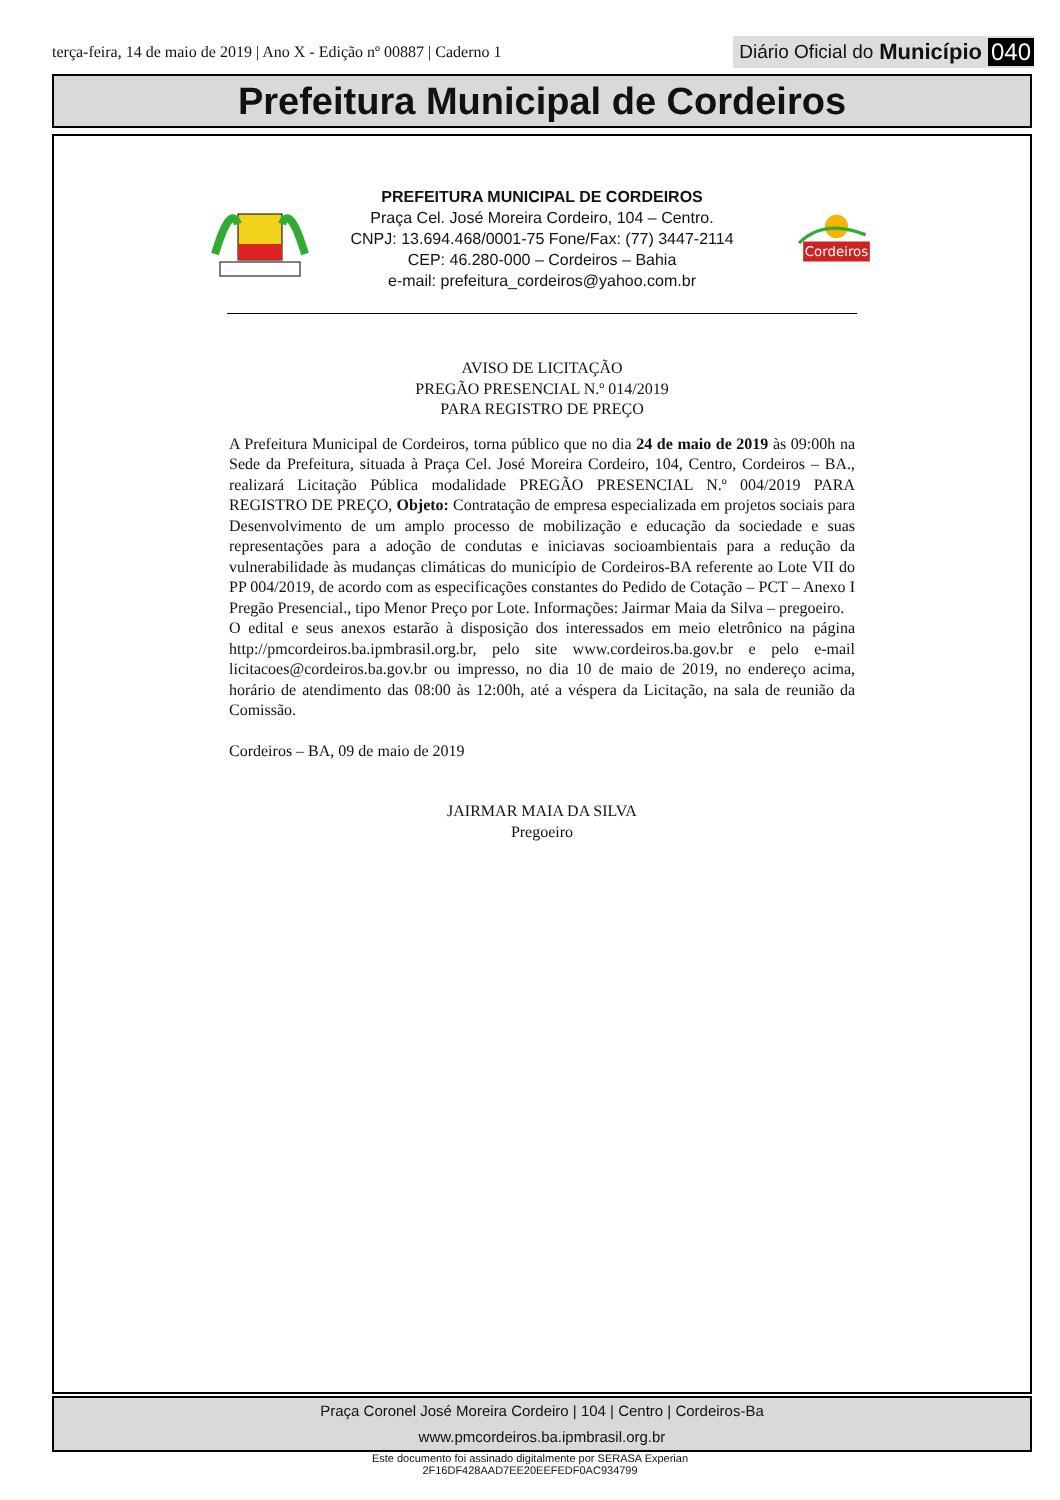terça-feira, 14 de maio de 2019 | Ano X - Edição nº 00887 | Caderno 1
Diário Oficial do Município 040
Prefeitura Municipal de Cordeiros
PREFEITURA MUNICIPAL DE CORDEIROS
Praça Cel. José Moreira Cordeiro, 104 – Centro.
CNPJ: 13.694.468/0001-75 Fone/Fax: (77) 3447-2114
CEP: 46.280-000 – Cordeiros – Bahia
e-mail: prefeitura_cordeiros@yahoo.com.br
Cordeiros
AVISO DE LICITAÇÃO
PREGÃO PRESENCIAL N.º 014/2019
PARA REGISTRO DE PREÇO
A Prefeitura Municipal de Cordeiros, torna público que no dia 24 de maio de 2019 às 09:00h na Sede da Prefeitura, situada à Praça Cel. José Moreira Cordeiro, 104, Centro, Cordeiros – BA., realizará Licitação Pública modalidade PREGÃO PRESENCIAL N.º 004/2019 PARA REGISTRO DE PREÇO, Objeto: Contratação de empresa especializada em projetos sociais para Desenvolvimento de um amplo processo de mobilização e educação da sociedade e suas representações para a adoção de condutas e iniciavas socioambientais para a redução da vulnerabilidade às mudanças climáticas do município de Cordeiros-BA referente ao Lote VII do PP 004/2019, de acordo com as especificações constantes do Pedido de Cotação – PCT – Anexo I Pregão Presencial., tipo Menor Preço por Lote. Informações: Jairmar Maia da Silva – pregoeiro.
O edital e seus anexos estarão à disposição dos interessados em meio eletrônico na página http://pmcordeiros.ba.ipmbrasil.org.br, pelo site www.cordeiros.ba.gov.br e pelo e-mail licitacoes@cordeiros.ba.gov.br ou impresso, no dia 10 de maio de 2019, no endereço acima, horário de atendimento das 08:00 às 12:00h, até a véspera da Licitação, na sala de reunião da Comissão.
Cordeiros – BA, 09 de maio de 2019
JAIRMAR MAIA DA SILVA
Pregoeiro
Praça Coronel José Moreira Cordeiro | 104 | Centro | Cordeiros-Ba
www.pmcordeiros.ba.ipmbrasil.org.br
Este documento foi assinado digitalmente por SERASA Experian
2F16DF428AAD7EE20EEFEDF0AC934799